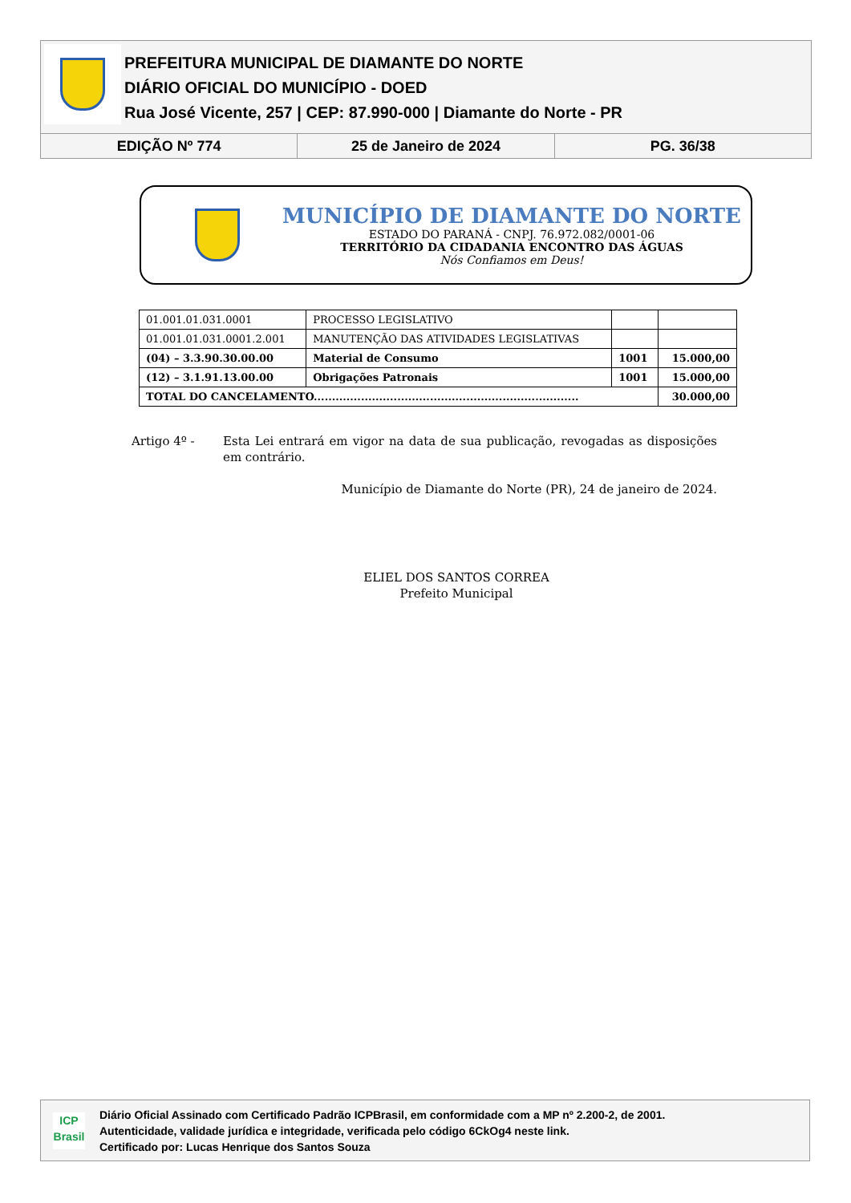PREFEITURA MUNICIPAL DE DIAMANTE DO NORTE
DIÁRIO OFICIAL DO MUNICÍPIO - DOED
Rua José Vicente, 257 | CEP: 87.990-000 | Diamante do Norte - PR
EDIÇÃO Nº 774 25 de Janeiro de 2024 PG. 36/38
MUNICÍPIO DE DIAMANTE DO NORTE
ESTADO DO PARANÁ - CNPJ. 76.972.082/0001-06
TERRITÓRIO DA CIDADANIA ENCONTRO DAS ÁGUAS
Nós Confiamos em Deus!
| 01.001.01.031.0001 | PROCESSO LEGISLATIVO | | |
| 01.001.01.031.0001.2.001 | MANUTENÇÃO DAS ATIVIDADES LEGISLATIVAS | | |
| (04) – 3.3.90.30.00.00 | Material de Consumo | 1001 | 15.000,00 |
| (12) – 3.1.91.13.00.00 | Obrigações Patronais | 1001 | 15.000,00 |
| TOTAL DO CANCELAMENTO......................................................................... | | | 30.000,00 |
Artigo 4º - Esta Lei entrará em vigor na data de sua publicação, revogadas as disposições em contrário.
Município de Diamante do Norte (PR), 24 de janeiro de 2024.
ELIEL DOS SANTOS CORREA
Prefeito Municipal
ICP
Brasil
Diário Oficial Assinado com Certificado Padrão ICPBrasil, em conformidade com a MP nº 2.200-2, de 2001.
Autenticidade, validade jurídica e integridade, verificada pelo código 6CkOg4 neste link.
Certificado por: Lucas Henrique dos Santos Souza